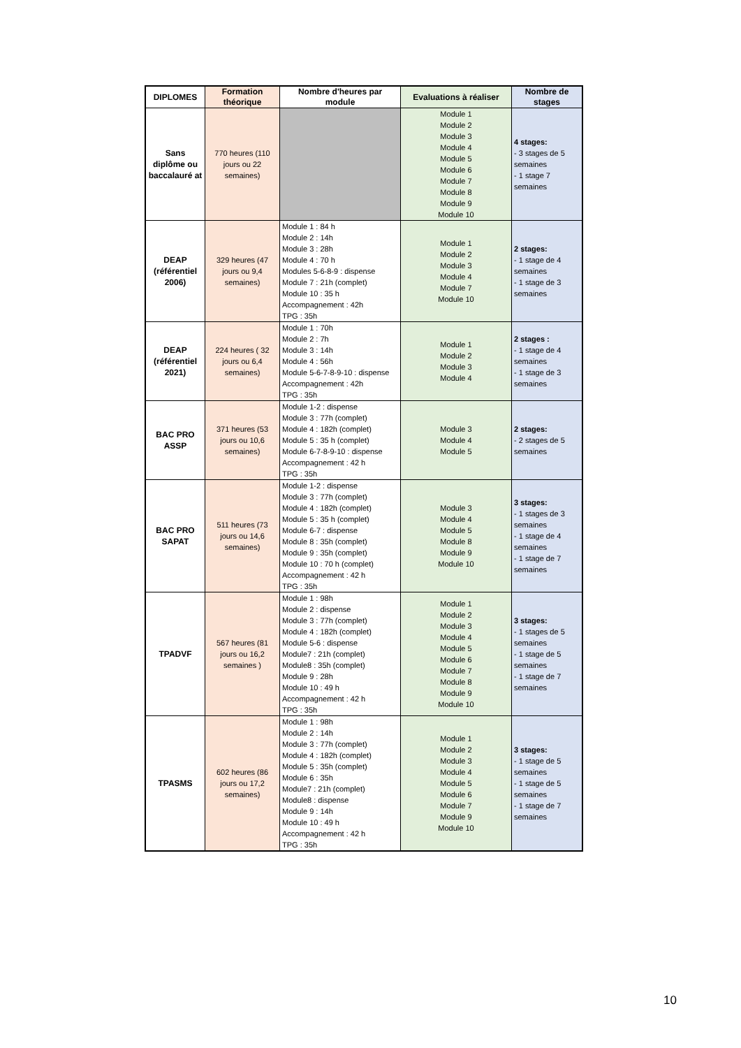| DIPLOMES | Formation théorique | Nombre d'heures par module | Evaluations à réaliser | Nombre de stages |
| --- | --- | --- | --- | --- |
| Sans diplôme ou baccalauré at | 770 heures (110 jours ou 22 semaines) | | Module 1 Module 2 Module 3 Module 4 Module 5 Module 6 Module 7 Module 8 Module 9 Module 10 | 4 stages: - 3 stages de 5 semaines - 1 stage 7 semaines |
| DEAP (référentiel 2006) | 329 heures (47 jours ou 9,4 semaines) | Module 1 : 84 h Module 2 : 14h Module 3 : 28h Module 4 : 70 h Modules 5-6-8-9 : dispense Module 7 : 21h (complet) Module 10 : 35 h Accompagnement : 42h TPG : 35h | Module 1 Module 2 Module 3 Module 4 Module 7 Module 10 | 2 stages: - 1 stage de 4 semaines - 1 stage de 3 semaines |
| DEAP (référentiel 2021) | 224 heures ( 32 jours ou 6,4 semaines) | Module 1 : 70h Module 2 : 7h Module 3 : 14h Module 4 : 56h Module 5-6-7-8-9-10 : dispense Accompagnement : 42h TPG : 35h | Module 1 Module 2 Module 3 Module 4 | 2 stages : - 1 stage de 4 semaines - 1 stage de 3 semaines |
| BAC PRO ASSP | 371 heures (53 jours ou 10,6 semaines) | Module 1-2 : dispense Module 3 : 77h (complet) Module 4 : 182h (complet) Module 5 : 35 h (complet) Module 6-7-8-9-10 : dispense Accompagnement : 42 h TPG : 35h | Module 3 Module 4 Module 5 | 2 stages: - 2 stages de 5 semaines |
| BAC PRO SAPAT | 511 heures (73 jours ou 14,6 semaines) | Module 1-2 : dispense Module 3 : 77h (complet) Module 4 : 182h (complet) Module 5 : 35 h (complet) Module 6-7 : dispense Module 8 : 35h (complet) Module 9 : 35h (complet) Module 10 : 70 h (complet) Accompagnement : 42 h TPG : 35h | Module 3 Module 4 Module 5 Module 8 Module 9 Module 10 | 3 stages: - 1 stages de 3 semaines - 1 stage de 4 semaines - 1 stage de 7 semaines |
| TPADVF | 567 heures (81 jours ou 16,2 semaines ) | Module 1 : 98h Module 2 : dispense Module 3 : 77h (complet) Module 4 : 182h (complet) Module 5-6 : dispense Module7 : 21h (complet) Module8 : 35h (complet) Module 9 : 28h Module 10 : 49 h Accompagnement : 42 h TPG : 35h | Module 1 Module 2 Module 3 Module 4 Module 5 Module 6 Module 7 Module 8 Module 9 Module 10 | 3 stages: - 1 stages de 5 semaines - 1 stage de 5 semaines - 1 stage de 7 semaines |
| TPASMS | 602 heures (86 jours ou 17,2 semaines) | Module 1 : 98h Module 2 : 14h Module 3 : 77h (complet) Module 4 : 182h (complet) Module 5 : 35h (complet) Module 6 : 35h Module7 : 21h (complet) Module8 : dispense Module 9 : 14h Module 10 : 49 h Accompagnement : 42 h TPG : 35h | Module 1 Module 2 Module 3 Module 4 Module 5 Module 6 Module 7 Module 9 Module 10 | 3 stages: - 1 stage de 5 semaines - 1 stage de 5 semaines - 1 stage de 7 semaines |
10